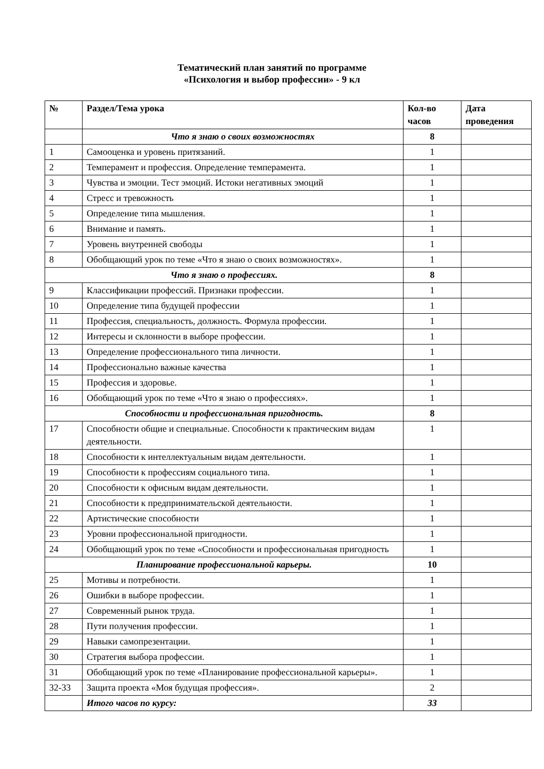Тематический план занятий по программе
«Психология и выбор профессии» - 9 кл
| № | Раздел/Тема урока | Кол-во часов | Дата проведения |
| --- | --- | --- | --- |
| | Что я знаю о своих возможностях | 8 | |
| 1 | Самооценка и уровень притязаний. | 1 | |
| 2 | Темперамент и профессия. Определение темперамента. | 1 | |
| 3 | Чувства и эмоции. Тест эмоций. Истоки негативных эмоций | 1 | |
| 4 | Стресс и тревожность | 1 | |
| 5 | Определение типа мышления. | 1 | |
| 6 | Внимание и память. | 1 | |
| 7 | Уровень внутренней свободы | 1 | |
| 8 | Обобщающий урок по теме «Что я знаю о своих возможностях». | 1 | |
| Что я знаю о профессиях. | | 8 | |
| 9 | Классификации профессий. Признаки профессии. | 1 | |
| 10 | Определение типа будущей профессии | 1 | |
| 11 | Профессия, специальность, должность. Формула профессии. | 1 | |
| 12 | Интересы и склонности в выборе профессии. | 1 | |
| 13 | Определение профессионального типа личности. | 1 | |
| 14 | Профессионально важные качества | 1 | |
| 15 | Профессия и здоровье. | 1 | |
| 16 | Обобщающий урок по теме «Что я знаю о профессиях». | 1 | |
| Способности и профессиональная пригодность. | | 8 | |
| 17 | Способности общие и специальные. Способности к практическим видам деятельности. | 1 | |
| 18 | Способности к интеллектуальным видам деятельности. | 1 | |
| 19 | Способности к профессиям социального типа. | 1 | |
| 20 | Способности к офисным видам деятельности. | 1 | |
| 21 | Способности к предпринимательской деятельности. | 1 | |
| 22 | Артистические способности | 1 | |
| 23 | Уровни профессиональной пригодности. | 1 | |
| 24 | Обобщающий урок по теме «Способности и профессиональная пригодность | 1 | |
| Планирование профессиональной карьеры. | | 10 | |
| 25 | Мотивы и потребности. | 1 | |
| 26 | Ошибки в выборе профессии. | 1 | |
| 27 | Современный рынок труда. | 1 | |
| 28 | Пути получения профессии. | 1 | |
| 29 | Навыки самопрезентации. | 1 | |
| 30 | Стратегия выбора профессии. | 1 | |
| 31 | Обобщающий урок по теме «Планирование профессиональной карьеры». | 1 | |
| 32-33 | Защита проекта «Моя будущая профессия». | 2 | |
| | Итого часов по курсу: | 33 | |